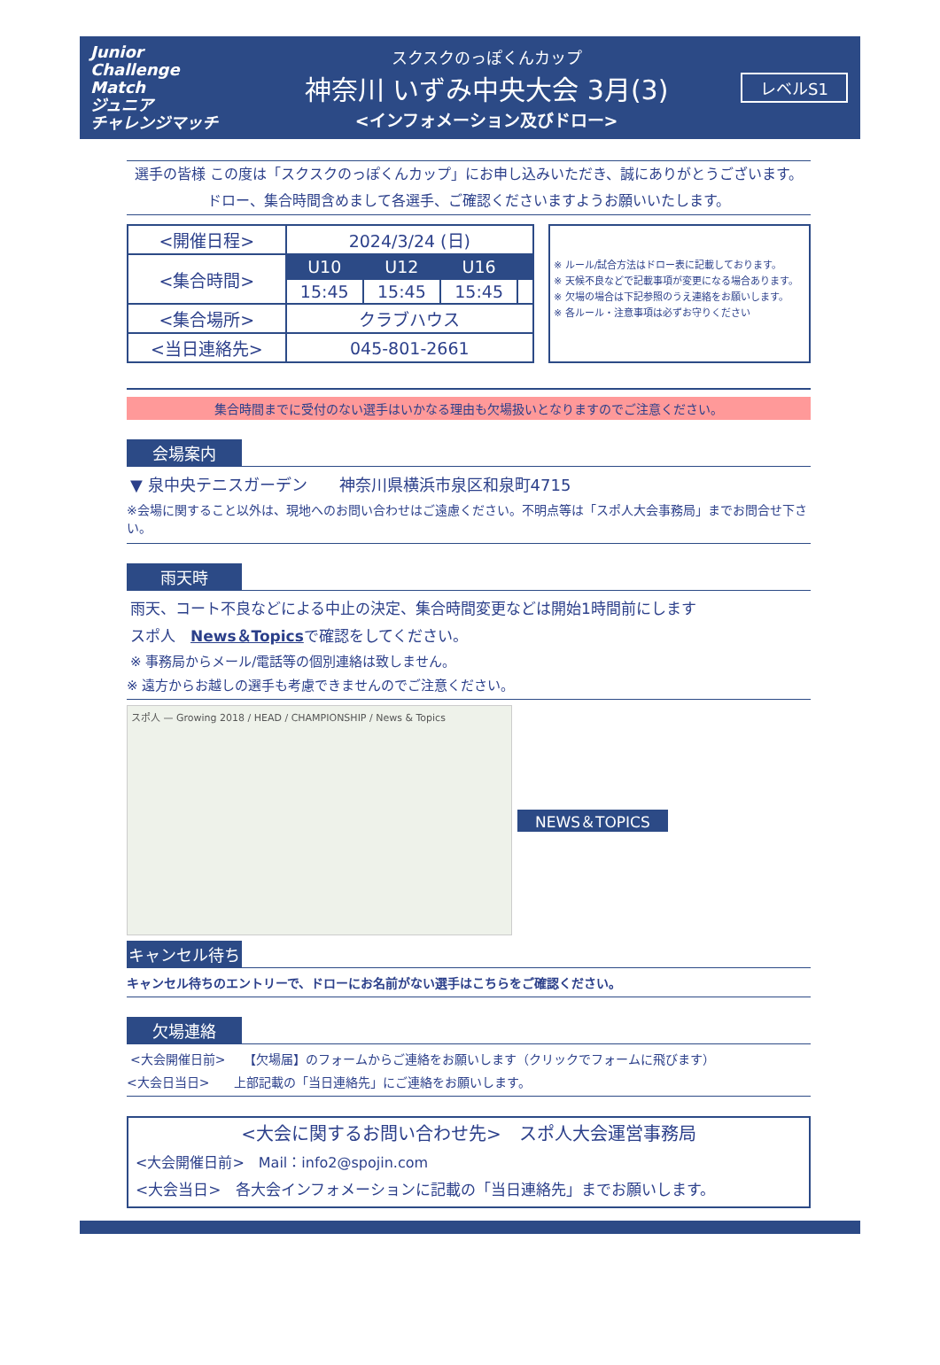Junior Challenge Match
ジュニア
チャレンジマッチ
スクスクのっぽくんカップ
神奈川 いずみ中央大会 3月(3)
<インフォメーション及びドロー>
レベルS1
選手の皆様 この度は「スクスクのっぽくんカップ」にお申し込みいただき、誠にありがとうございます。
ドロー、集合時間含めまして各選手、ご確認くださいますようお願いいたします。
| <開催日程> | 2024/3/24 (日) | | | |
| <集合時間> | U10 | U12 | U16 | |
| | 15:45 | 15:45 | 15:45 | |
| <集合場所> | クラブハウス | | | |
| <当日連絡先> | 045-801-2661 | | | |
※ ルール/試合方法はドロー表に記載しております。
※ 天候不良などで記載事項が変更になる場合あります。
※ 欠場の場合は下記参照のうえ連絡をお願いします。
※ 各ルール・注意事項は必ずお守りください
集合時間までに受付のない選手はいかなる理由も欠場扱いとなりますのでご注意ください。
会場案内
▼ 泉中央テニスガーデン　　神奈川県横浜市泉区和泉町4715
※会場に関すること以外は、現地へのお問い合わせはご遠慮ください。不明点等は「スポ人大会事務局」までお問合せ下さい。
雨天時
雨天、コート不良などによる中止の決定、集合時間変更などは開始1時間前にします
スポ人　News＆Topicsで確認をしてください。
※ 事務局からメール/電話等の個別連絡は致しません。
※ 遠方からお越しの選手も考慮できませんのでご注意ください。
スポ人 — Growing 2018 / HEAD / CHAMPIONSHIP / News & Topics
NEWS＆TOPICS
キャンセル待ち
キャンセル待ちのエントリーで、ドローにお名前がない選手はこちらをご確認ください。
欠場連絡
<大会開催日前>　　【欠場届】のフォームからご連絡をお願いします（クリックでフォームに飛びます）
<大会日当日>　　上部記載の「当日連絡先」にご連絡をお願いします。
<大会に関するお問い合わせ先>　スポ人大会運営事務局
<大会開催日前>　Mail：info2@spojin.com
<大会当日>　各大会インフォメーションに記載の「当日連絡先」までお願いします。